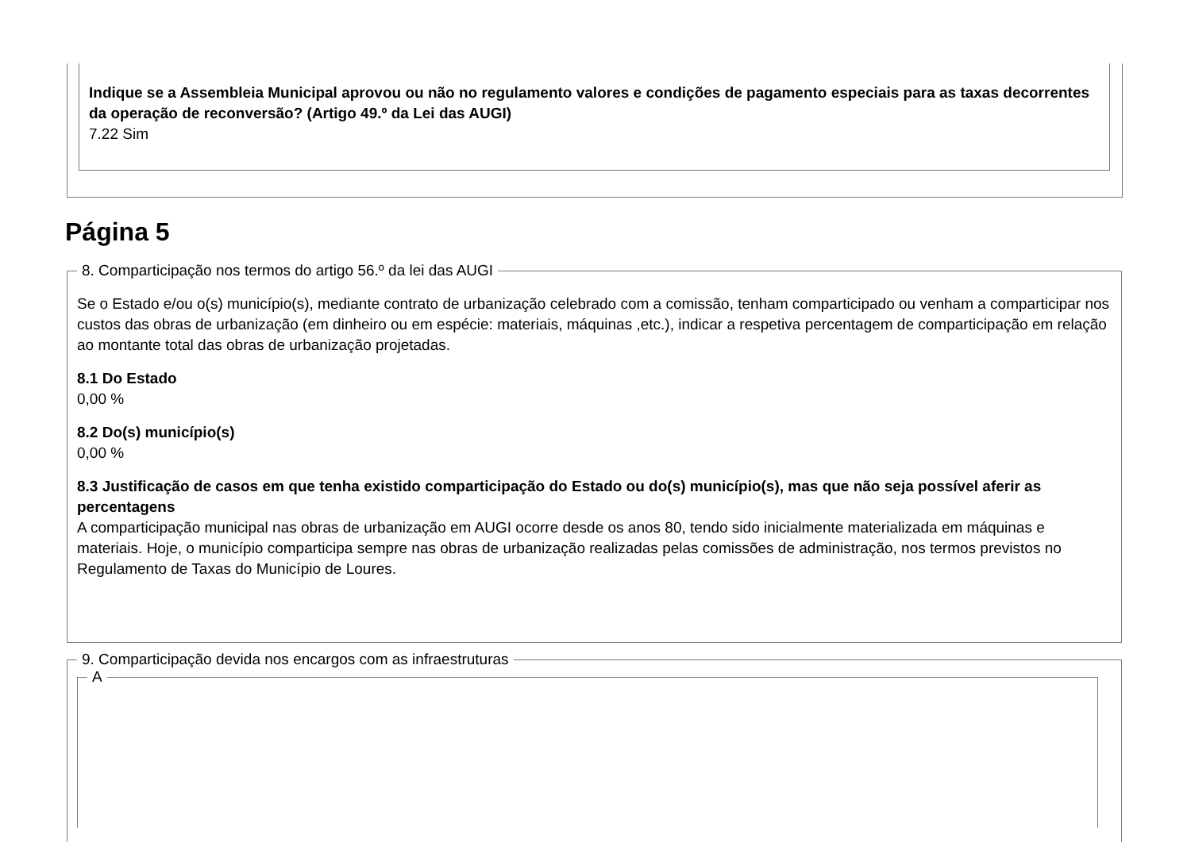Indique se a Assembleia Municipal aprovou ou não no regulamento valores e condições de pagamento especiais para as taxas decorrentes da operação de reconversão? (Artigo 49.º da Lei das AUGI)
7.22 Sim
Página 5
8. Comparticipação nos termos do artigo 56.º da lei das AUGI
Se o Estado e/ou o(s) município(s), mediante contrato de urbanização celebrado com a comissão, tenham comparticipado ou venham a comparticipar nos custos das obras de urbanização (em dinheiro ou em espécie: materiais, máquinas ,etc.), indicar a respetiva percentagem de comparticipação em relação ao montante total das obras de urbanização projetadas.
8.1 Do Estado
0,00 %
8.2 Do(s) município(s)
0,00 %
8.3 Justificação de casos em que tenha existido comparticipação do Estado ou do(s) município(s), mas que não seja possível aferir as percentagens
A comparticipação municipal nas obras de urbanização em AUGI ocorre desde os anos 80, tendo sido inicialmente materializada em máquinas e materiais. Hoje, o município comparticipa sempre nas obras de urbanização realizadas pelas comissões de administração, nos termos previstos no Regulamento de Taxas do Município de Loures.
9. Comparticipação devida nos encargos com as infraestruturas A